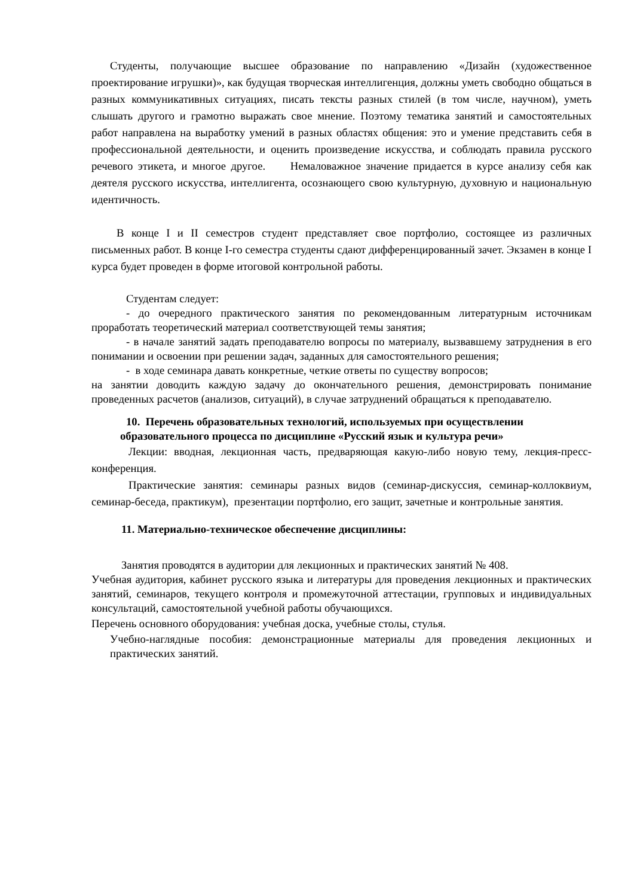Студенты, получающие высшее образование по направлению «Дизайн (художественное проектирование игрушки)», как будущая творческая интеллигенция, должны уметь свободно общаться в разных коммуникативных ситуациях, писать тексты разных стилей (в том числе, научном), уметь слышать другого и грамотно выражать свое мнение. Поэтому тематика занятий и самостоятельных работ направлена на выработку умений в разных областях общения: это и умение представить себя в профессиональной деятельности, и оценить произведение искусства, и соблюдать правила русского речевого этикета, и многое другое. Немаловажное значение придается в курсе анализу себя как деятеля русского искусства, интеллигента, осознающего свою культурную, духовную и национальную идентичность.
В конце I и II семестров студент представляет свое портфолио, состоящее из различных письменных работ. В конце I-го семестра студенты сдают дифференцированный зачет. Экзамен в конце I курса будет проведен в форме итоговой контрольной работы.
Студентам следует:
- до очередного практического занятия по рекомендованным литературным источникам проработать теоретический материал соответствующей темы занятия;
- в начале занятий задать преподавателю вопросы по материалу, вызвавшему затруднения в его понимании и освоении при решении задач, заданных для самостоятельного решения;
- в ходе семинара давать конкретные, четкие ответы по существу вопросов;
на занятии доводить каждую задачу до окончательного решения, демонстрировать понимание проведенных расчетов (анализов, ситуаций), в случае затруднений обращаться к преподавателю.
10. Перечень образовательных технологий, используемых при осуществлении
образовательного процесса по дисциплине «Русский язык и культура речи»
Лекции: вводная, лекционная часть, предваряющая какую-либо новую тему, лекция-пресс-конференция.
Практические занятия: семинары разных видов (семинар-дискуссия, семинар-коллоквиум, семинар-беседа, практикум), презентации портфолио, его защит, зачетные и контрольные занятия.
11. Материально-техническое обеспечение дисциплины:
Занятия проводятся в аудитории для лекционных и практических занятий № 408.
Учебная аудитория, кабинет русского языка и литературы для проведения лекционных и практических занятий, семинаров, текущего контроля и промежуточной аттестации, групповых и индивидуальных консультаций, самостоятельной учебной работы обучающихся.
Перечень основного оборудования: учебная доска, учебные столы, стулья.
Учебно-наглядные пособия: демонстрационные материалы для проведения лекционных и практических занятий.